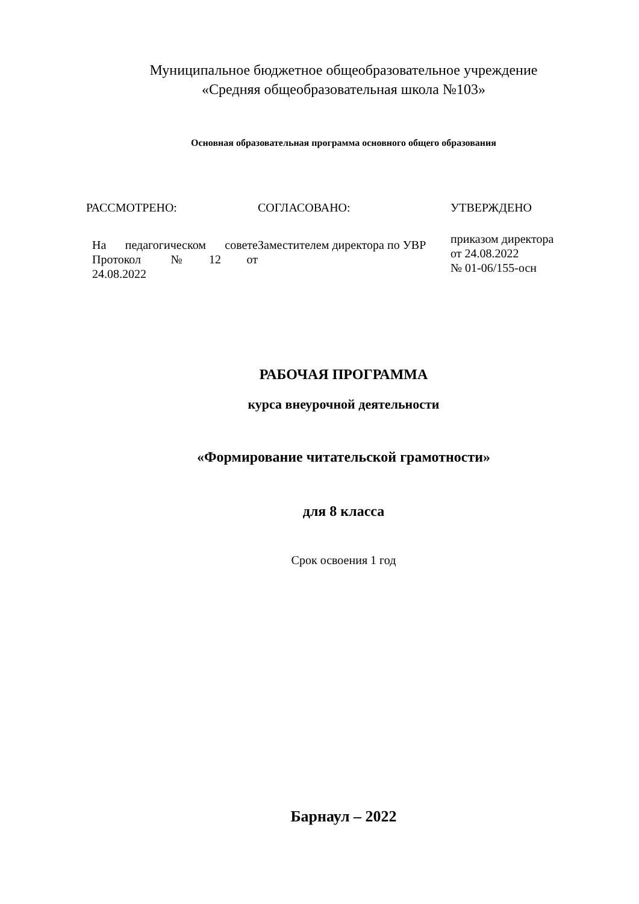Муниципальное бюджетное общеобразовательное учреждение
«Средняя общеобразовательная школа №103»
Основная образовательная программа основного общего образования
| РАССМОТРЕНО: | СОГЛАСОВАНО: | УТВЕРЖДЕНО |
| На педагогическом совете Протокол № 12 от 24.08.2022 | Заместителем директора по УВР | приказом директора от 24.08.2022 № 01-06/155-осн |
РАБОЧАЯ ПРОГРАММА
курса внеурочной деятельности
«Формирование читательской грамотности»
для 8 класса
Срок освоения 1 год
Барнаул – 2022